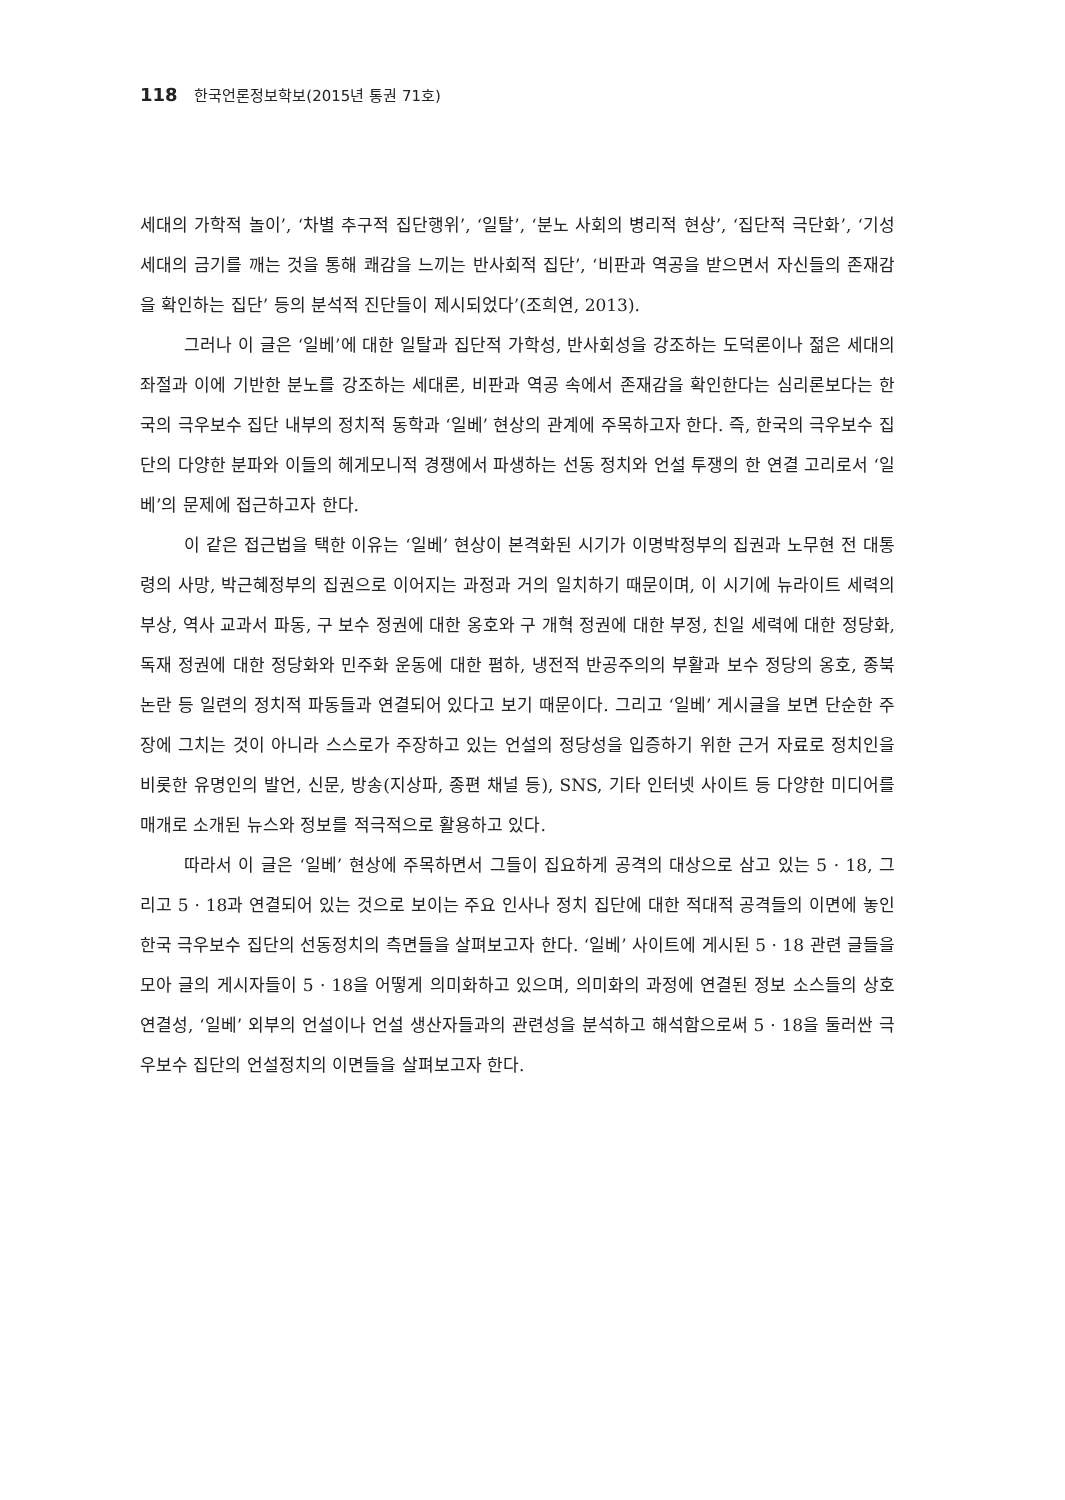118 한국언론정보학보(2015년 통권 71호)
세대의 가학적 놀이’, ‘차별 추구적 집단행위’, ‘일탈’, ‘분노 사회의 병리적 현상’, ‘집단적 극단화’, ‘기성세대의 금기를 깨는 것을 통해 쾌감을 느끼는 반사회적 집단’, ‘비판과 역공을 받으면서 자신들의 존재감을 확인하는 집단’ 등의 분석적 진단들이 제시되었다’(조희연, 2013).
그러나 이 글은 ‘일베’에 대한 일탈과 집단적 가학성, 반사회성을 강조하는 도덕론이나 젊은 세대의 좌절과 이에 기반한 분노를 강조하는 세대론, 비판과 역공 속에서 존재감을 확인한다는 심리론보다는 한국의 극우보수 집단 내부의 정치적 동학과 ‘일베’ 현상의 관계에 주목하고자 한다. 즉, 한국의 극우보수 집단의 다양한 분파와 이들의 헤게모니적 경쟁에서 파생하는 선동 정치와 언설 투쟁의 한 연결 고리로서 ‘일베’의 문제에 접근하고자 한다.
이 같은 접근법을 택한 이유는 ‘일베’ 현상이 본격화된 시기가 이명박정부의 집권과 노무현 전 대통령의 사망, 박근혜정부의 집권으로 이어지는 과정과 거의 일치하기 때문이며, 이 시기에 뉴라이트 세력의 부상, 역사 교과서 파동, 구 보수 정권에 대한 옹호와 구 개혁 정권에 대한 부정, 친일 세력에 대한 정당화, 독재 정권에 대한 정당화와 민주화 운동에 대한 폄하, 냉전적 반공주의의 부활과 보수 정당의 옹호, 종북 논란 등 일련의 정치적 파동들과 연결되어 있다고 보기 때문이다. 그리고 ‘일베’ 게시글을 보면 단순한 주장에 그치는 것이 아니라 스스로가 주장하고 있는 언설의 정당성을 입증하기 위한 근거 자료로 정치인을 비롯한 유명인의 발언, 신문, 방송(지상파, 종편 채널 등), SNS, 기타 인터넷 사이트 등 다양한 미디어를 매개로 소개된 뉴스와 정보를 적극적으로 활용하고 있다.
따라서 이 글은 ‘일베’ 현상에 주목하면서 그들이 집요하게 공격의 대상으로 삼고 있는 5 · 18, 그리고 5 · 18과 연결되어 있는 것으로 보이는 주요 인사나 정치 집단에 대한 적대적 공격들의 이면에 놓인 한국 극우보수 집단의 선동정치의 측면들을 살펴보고자 한다. ‘일베’ 사이트에 게시된 5 · 18 관련 글들을 모아 글의 게시자들이 5 · 18을 어떻게 의미화하고 있으며, 의미화의 과정에 연결된 정보 소스들의 상호연결성, ‘일베’ 외부의 언설이나 언설 생산자들과의 관련성을 분석하고 해석함으로써 5 · 18을 둘러싼 극우보수 집단의 언설정치의 이면들을 살펴보고자 한다.